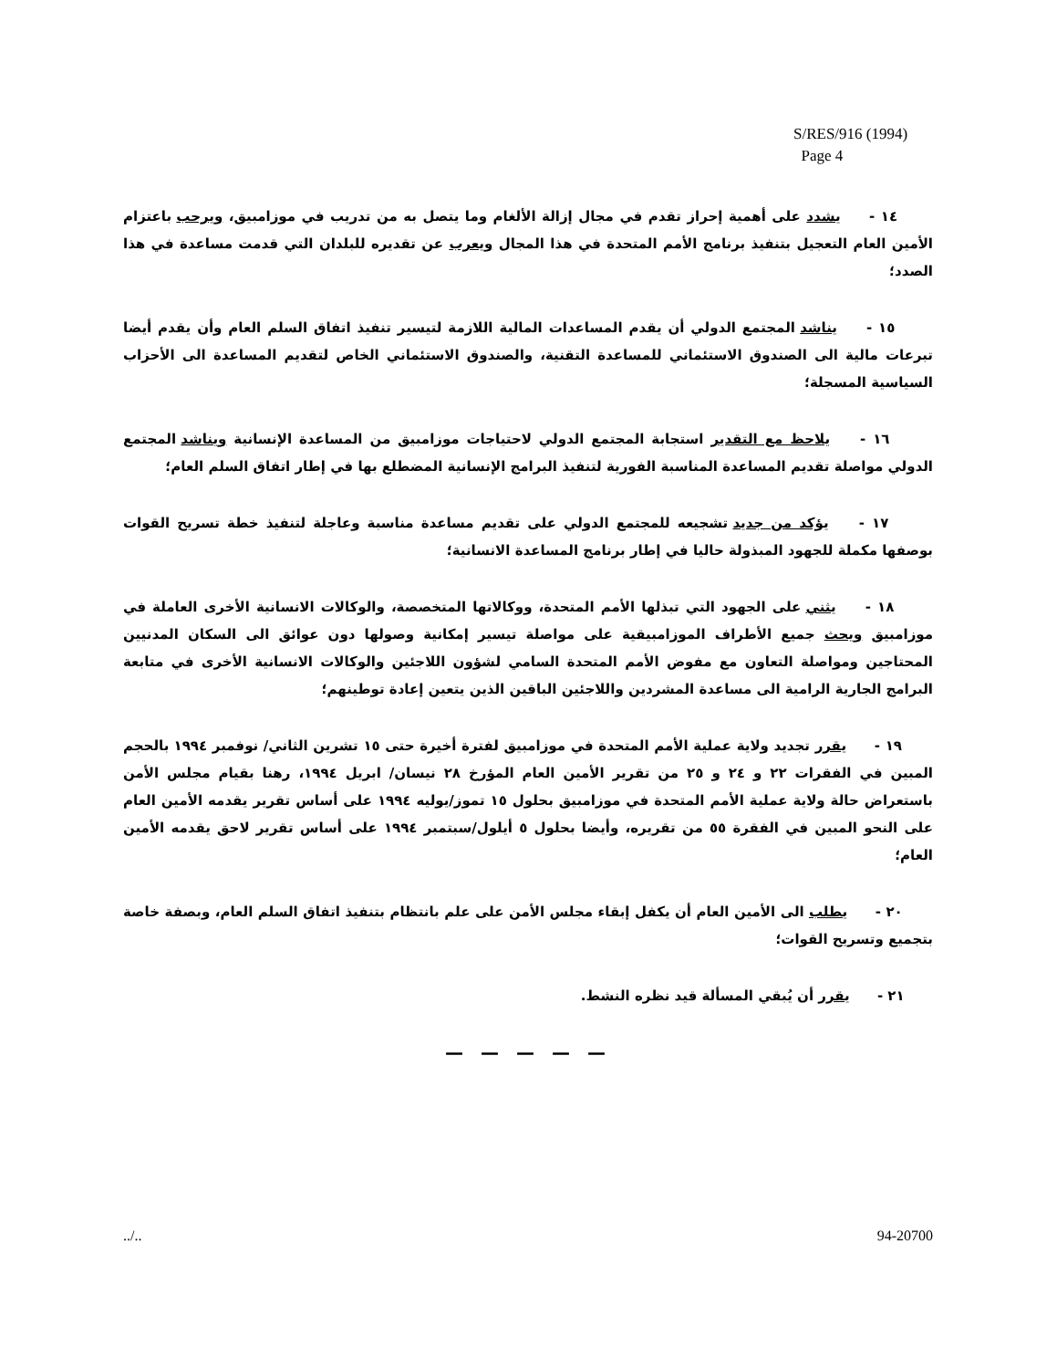S/RES/916 (1994)
Page 4
١٤ - يشدد على أهمية إحراز تقدم في مجال إزالة الألغام وما يتصل به من تدريب في موزامبيق، ويرحب باعتزام الأمين العام التعجيل بتنفيذ برنامج الأمم المتحدة في هذا المجال ويعرب عن تقديره للبلدان التي قدمت مساعدة في هذا الصدد؛
١٥ - يناشد المجتمع الدولي أن يقدم المساعدات المالية اللازمة لتيسير تنفيذ اتفاق السلم العام وأن يقدم أيضا تبرعات مالية الى الصندوق الاستئماني للمساعدة التقنية، والصندوق الاستئماني الخاص لتقديم المساعدة الى الأحزاب السياسية المسجلة؛
١٦ - يلاحظ مع التقدير استجابة المجتمع الدولي لاحتياجات موزامبيق من المساعدة الإنسانية ويناشد المجتمع الدولي مواصلة تقديم المساعدة المناسبة الفورية لتنفيذ البرامج الإنسانية المضطلع بها في إطار اتفاق السلم العام؛
١٧ - يؤكد من جديد تشجيعه للمجتمع الدولي على تقديم مساعدة مناسبة وعاجلة لتنفيذ خطة تسريح القوات بوصفها مكملة للجهود المبذولة حاليا في إطار برنامج المساعدة الانسانية؛
١٨ - يثني على الجهود التي تبذلها الأمم المتحدة، ووكالاتها المتخصصة، والوكالات الانسانية الأخرى العاملة في موزامبيق ويحث جميع الأطراف الموزامبيقية على مواصلة تيسير إمكانية وصولها دون عوائق الى السكان المدنيين المحتاجين ومواصلة التعاون مع مفوض الأمم المتحدة السامي لشؤون اللاجئين والوكالات الانسانية الأخرى في متابعة البرامج الجارية الرامية الى مساعدة المشردين واللاجئين الباقين الذين يتعين إعادة توطينهم؛
١٩ - يقرر تجديد ولاية عملية الأمم المتحدة في موزامبيق لفترة أخيرة حتى ١٥ تشرين الثاني/ نوفمبر ١٩٩٤ بالحجم المبين في الفقرات ٢٢ و ٢٤ و ٢٥ من تقرير الأمين العام المؤرخ ٢٨ نيسان/ ابريل ١٩٩٤، رهنا بقيام مجلس الأمن باستعراض حالة ولاية عملية الأمم المتحدة في موزامبيق بحلول ١٥ تموز/يوليه ١٩٩٤ على أساس تقرير يقدمه الأمين العام على النحو المبين في الفقرة ٥٥ من تقريره، وأيضا بحلول ٥ أيلول/سبتمبر ١٩٩٤ على أساس تقرير لاحق يقدمه الأمين العام؛
٢٠ - يطلب الى الأمين العام أن يكفل إبقاء مجلس الأمن على علم بانتظام بتنفيذ اتفاق السلم العام، وبصفة خاصة بتجميع وتسريح القوات؛
٢١ - يقرر أن يُبقي المسألة قيد نظره النشط.
— — — — —
../.. 94-20700